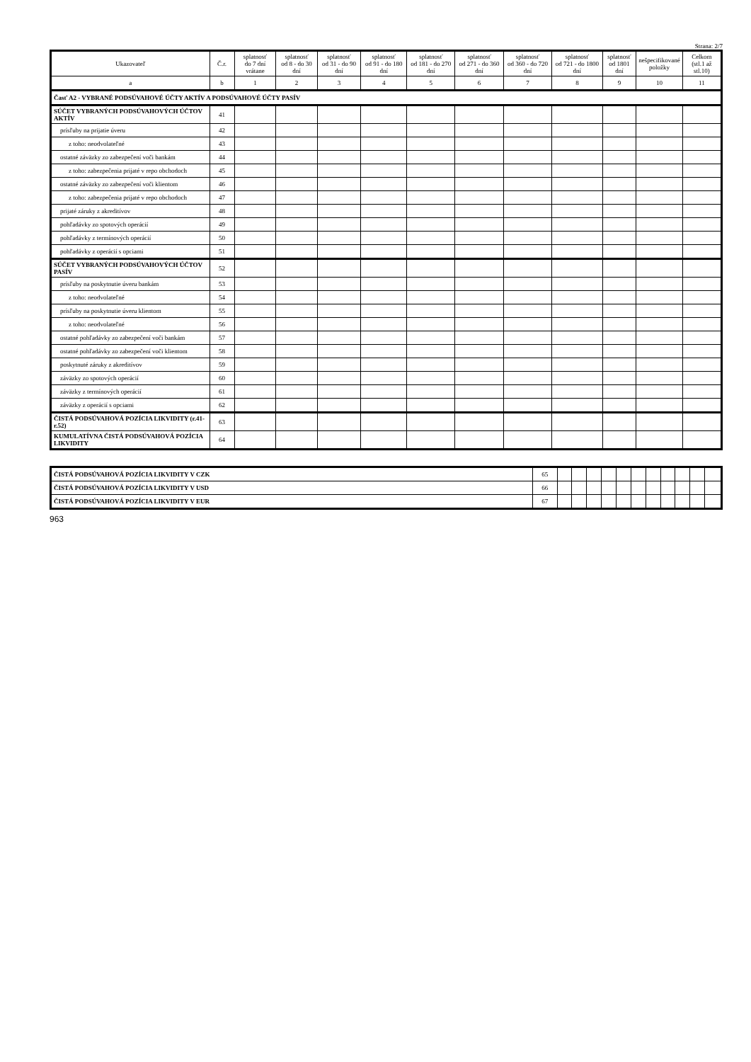Strana: 2/7
| Ukazovateľ | Č.r. | splatnosť do 7 dní vrátane | splatnosť od 8 - do 30 dní | splatnosť od 31 - do 90 dní | splatnosť od 91 - do 180 dní | splatnosť od 181 - do 270 dní | splatnosť od 271 - do 360 dní | splatnosť od 360 - do 720 dní | splatnosť od 721 - do 1800 dní | splatnosť od 1801 dní | nešpecifikované položky | Celkom (stl.1 až stl.10) |
| --- | --- | --- | --- | --- | --- | --- | --- | --- | --- | --- | --- | --- |
| a | b | 1 | 2 | 3 | 4 | 5 | 6 | 7 | 8 | 9 | 10 | 11 |
| Časť A2 - VYBRANÉ PODSÚVAHOVÉ ÚČTY AKTÍV A PODSÚVAHOVÉ ÚČTY PASÍV | | | | | | | | | | | | |
| SÚČET VYBRANÝCH PODSÚVAHOVÝCH ÚČTOV AKTÍV | 41 | | | | | | | | | | | |
| prísľuby na prijatie úveru | 42 | | | | | | | | | | | |
| z toho: neodvolateľné | 43 | | | | | | | | | | | |
| ostatné záväzky zo zabezpečení voči bankám | 44 | | | | | | | | | | | |
| z toho: zabezpečenia prijaté v repo obchodoch | 45 | | | | | | | | | | | |
| ostatné záväzky zo zabezpečení voči klientom | 46 | | | | | | | | | | | |
| z toho: zabezpečenia prijaté v repo obchodoch | 47 | | | | | | | | | | | |
| prijaté záruky z akreditívov | 48 | | | | | | | | | | | |
| pohľadávky zo spotových operácií | 49 | | | | | | | | | | | |
| pohľadávky z termínových operácií | 50 | | | | | | | | | | | |
| pohľadávky z operácií s opciami | 51 | | | | | | | | | | | |
| SÚČET VYBRANÝCH PODSÚVAHOVÝCH ÚČTOV PASÍV | 52 | | | | | | | | | | | |
| prísľuby na poskytnutie úveru bankám | 53 | | | | | | | | | | | |
| z toho: neodvolateľné | 54 | | | | | | | | | | | |
| prísľuby na poskytnutie úveru klientom | 55 | | | | | | | | | | | |
| z toho: neodvolateľné | 56 | | | | | | | | | | | |
| ostatné pohľadávky zo zabezpečení voči bankám | 57 | | | | | | | | | | | |
| ostatné pohľadávky zo zabezpečení voči klientom | 58 | | | | | | | | | | | |
| poskytnuté záruky z akreditívov | 59 | | | | | | | | | | | |
| záväzky zo spotových operácií | 60 | | | | | | | | | | | |
| záväzky z termínových operácií | 61 | | | | | | | | | | | |
| záväzky z operácií s opciami | 62 | | | | | | | | | | | |
| ČISTÁ PODSÚVAHOVÁ POZÍCIA LIKVIDITY (r.41-r.52) | 63 | | | | | | | | | | | |
| KUMULATÍVNA ČISTÁ PODSÚVAHOVÁ POZÍCIA LIKVIDITY | 64 | | | | | | | | | | | |
| ČISTÁ PODSÚVAHOVÁ POZÍCIA LIKVIDITY V CZK | 65 | | | | | | | | | | | |
| ČISTÁ PODSÚVAHOVÁ POZÍCIA LIKVIDITY V USD | 66 | | | | | | | | | | | |
| ČISTÁ PODSÚVAHOVÁ POZÍCIA LIKVIDITY V EUR | 67 | | | | | | | | | | | |
963